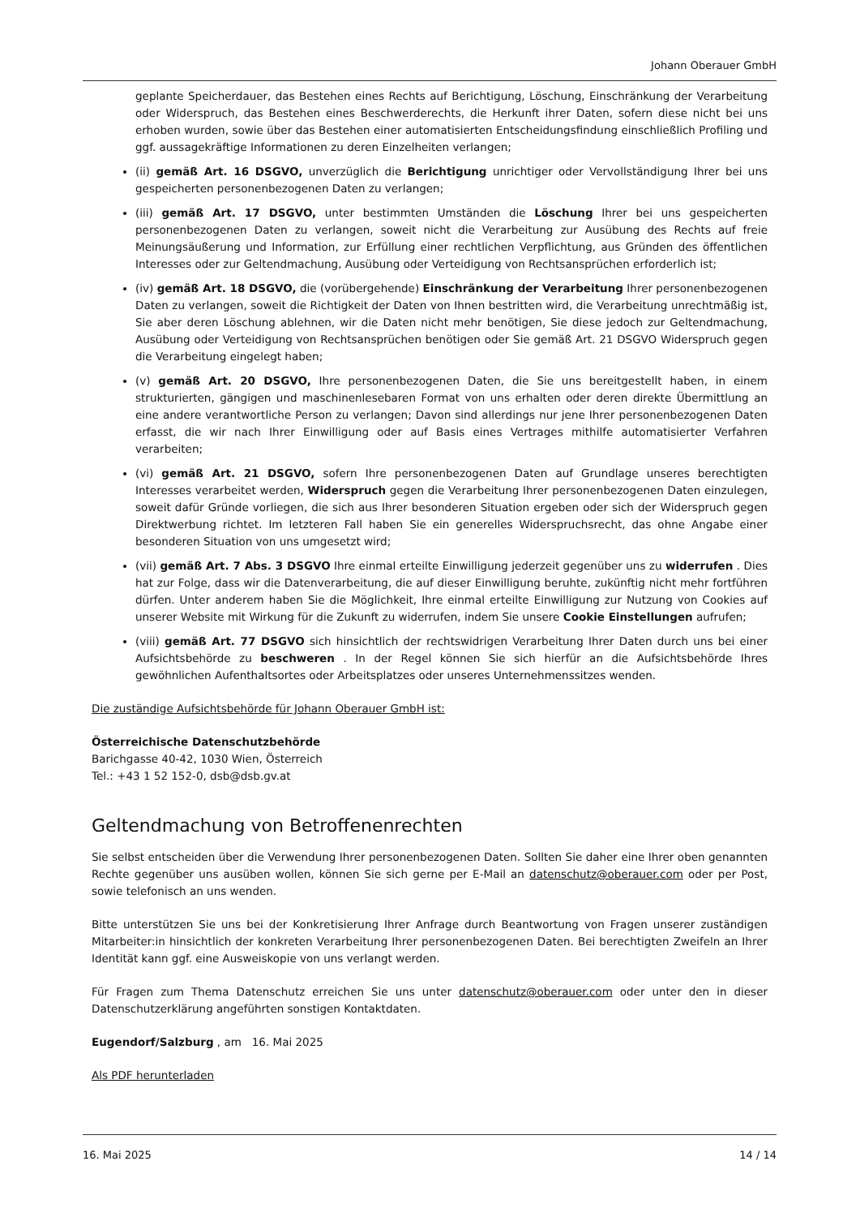Johann Oberauer GmbH
geplante Speicherdauer, das Bestehen eines Rechts auf Berichtigung, Löschung, Einschränkung der Verarbeitung oder Widerspruch, das Bestehen eines Beschwerderechts, die Herkunft ihrer Daten, sofern diese nicht bei uns erhoben wurden, sowie über das Bestehen einer automatisierten Entscheidungsfindung einschließlich Profiling und ggf. aussagekräftige Informationen zu deren Einzelheiten verlangen;
(ii) gemäß Art. 16 DSGVO, unverzüglich die Berichtigung unrichtiger oder Vervollständigung Ihrer bei uns gespeicherten personenbezogenen Daten zu verlangen;
(iii) gemäß Art. 17 DSGVO, unter bestimmten Umständen die Löschung Ihrer bei uns gespeicherten personenbezogenen Daten zu verlangen, soweit nicht die Verarbeitung zur Ausübung des Rechts auf freie Meinungsäußerung und Information, zur Erfüllung einer rechtlichen Verpflichtung, aus Gründen des öffentlichen Interesses oder zur Geltendmachung, Ausübung oder Verteidigung von Rechtsansprüchen erforderlich ist;
(iv) gemäß Art. 18 DSGVO, die (vorübergehende) Einschränkung der Verarbeitung Ihrer personenbezogenen Daten zu verlangen, soweit die Richtigkeit der Daten von Ihnen bestritten wird, die Verarbeitung unrechtmäßig ist, Sie aber deren Löschung ablehnen, wir die Daten nicht mehr benötigen, Sie diese jedoch zur Geltendmachung, Ausübung oder Verteidigung von Rechtsansprüchen benötigen oder Sie gemäß Art. 21 DSGVO Widerspruch gegen die Verarbeitung eingelegt haben;
(v) gemäß Art. 20 DSGVO, Ihre personenbezogenen Daten, die Sie uns bereitgestellt haben, in einem strukturierten, gängigen und maschinenlesebaren Format von uns erhalten oder deren direkte Übermittlung an eine andere verantwortliche Person zu verlangen; Davon sind allerdings nur jene Ihrer personenbezogenen Daten erfasst, die wir nach Ihrer Einwilligung oder auf Basis eines Vertrages mithilfe automatisierter Verfahren verarbeiten;
(vi) gemäß Art. 21 DSGVO, sofern Ihre personenbezogenen Daten auf Grundlage unseres berechtigten Interesses verarbeitet werden, Widerspruch gegen die Verarbeitung Ihrer personenbezogenen Daten einzulegen, soweit dafür Gründe vorliegen, die sich aus Ihrer besonderen Situation ergeben oder sich der Widerspruch gegen Direktwerbung richtet. Im letzteren Fall haben Sie ein generelles Widerspruchsrecht, das ohne Angabe einer besonderen Situation von uns umgesetzt wird;
(vii) gemäß Art. 7 Abs. 3 DSGVO Ihre einmal erteilte Einwilligung jederzeit gegenüber uns zu widerrufen . Dies hat zur Folge, dass wir die Datenverarbeitung, die auf dieser Einwilligung beruhte, zukünftig nicht mehr fortführen dürfen. Unter anderem haben Sie die Möglichkeit, Ihre einmal erteilte Einwilligung zur Nutzung von Cookies auf unserer Website mit Wirkung für die Zukunft zu widerrufen, indem Sie unsere Cookie Einstellungen aufrufen;
(viii) gemäß Art. 77 DSGVO sich hinsichtlich der rechtswidrigen Verarbeitung Ihrer Daten durch uns bei einer Aufsichtsbehörde zu beschweren . In der Regel können Sie sich hierfür an die Aufsichtsbehörde Ihres gewöhnlichen Aufenthaltsortes oder Arbeitsplatzes oder unseres Unternehmenssitzes wenden.
Die zuständige Aufsichtsbehörde für Johann Oberauer GmbH ist:
Österreichische Datenschutzbehörde
Barichgasse 40-42, 1030 Wien, Österreich
Tel.: +43 1 52 152-0, dsb@dsb.gv.at
Geltendmachung von Betroffenenrechten
Sie selbst entscheiden über die Verwendung Ihrer personenbezogenen Daten. Sollten Sie daher eine Ihrer oben genannten Rechte gegenüber uns ausüben wollen, können Sie sich gerne per E-Mail an datenschutz@oberauer.com oder per Post, sowie telefonisch an uns wenden.
Bitte unterstützen Sie uns bei der Konkretisierung Ihrer Anfrage durch Beantwortung von Fragen unserer zuständigen Mitarbeiter:in hinsichtlich der konkreten Verarbeitung Ihrer personenbezogenen Daten. Bei berechtigten Zweifeln an Ihrer Identität kann ggf. eine Ausweiskopie von uns verlangt werden.
Für Fragen zum Thema Datenschutz erreichen Sie uns unter datenschutz@oberauer.com oder unter den in dieser Datenschutzerklärung angeführten sonstigen Kontaktdaten.
Eugendorf/Salzburg , am 16. Mai 2025
Als PDF herunterladen
16. Mai 2025 14 / 14